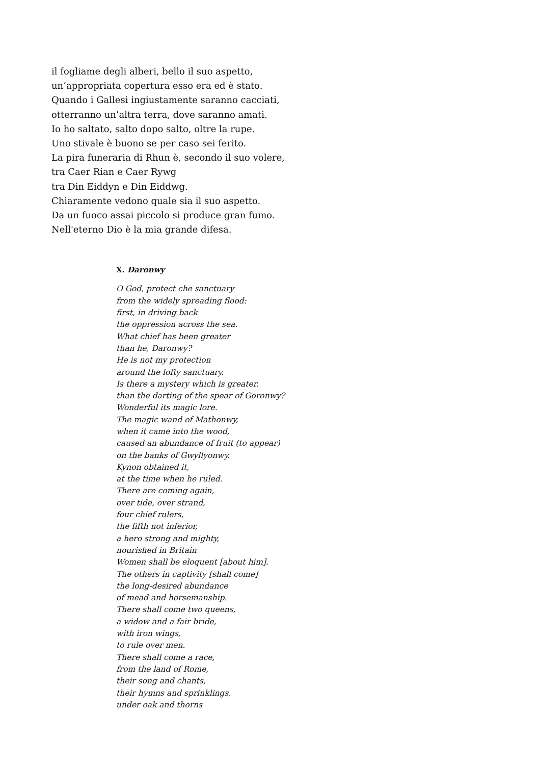il fogliame degli alberi, bello il suo aspetto,
un’appropriata copertura esso era ed è stato.
Quando i Gallesi ingiustamente saranno cacciati,
otterranno un’altra terra, dove saranno amati.
Io ho saltato, salto dopo salto, oltre la rupe.
Uno stivale è buono se per caso sei ferito.
La pira funeraria di Rhun è, secondo il suo volere,
tra Caer Rian e Caer Rywg
tra Din Eiddyn e Din Eiddwg.
Chiaramente vedono quale sia il suo aspetto.
Da un fuoco assai piccolo si produce gran fumo.
Nell'eterno Dio è la mia grande difesa.
X. Daronwy
O God, protect che sanctuary
from the widely spreading flood:
first, in driving back
the oppression across the sea.
What chief has been greater
than he, Daronwy?
He is not my protection
around the lofty sanctuary.
Is there a mystery which is greater.
than the darting of the spear of Goronwy?
Wonderful its magic lore.
The magic wand of Mathonwy,
when it came into the wood,
caused an abundance of fruit (to appear)
on the banks of Gwyllyonwy.
Kynon obtained it,
at the time when he ruled.
There are coming again,
over tide, over strand,
four chief rulers,
the fifth not inferior,
a hero strong and mighty,
nourished in Britain
Women shall be eloquent [about him].
The others in captivity [shall come]
the long-desired abundance
of mead and horsemanship.
There shall come two queens,
a widow and a fair bride,
with iron wings,
to rule over men.
There shall come a race,
from the land of Rome,
their song and chants,
their hymns and sprinklings,
under oak and thorns